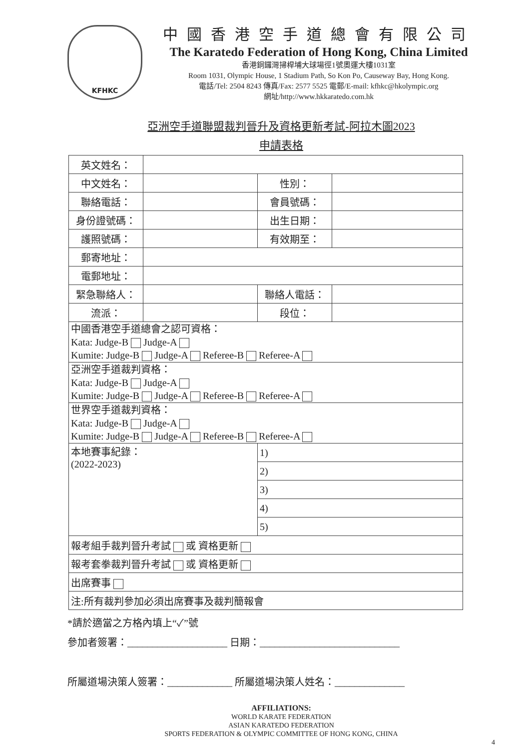KFHKC
中國香港空手道總會有限公司
The Karatedo Federation of Hong Kong, China Limited
香港銅鑼灣掃桿埔大球場徑1號奧運大樓1031室
Room 1031, Olympic House, 1 Stadium Path, So Kon Po, Causeway Bay, Hong Kong.
電話/Tel: 2504 8243 傳真/Fax: 2577 5525 電郵/E-mail: kfhkc@hkolympic.org
網址/http://www.hkkaratedo.com.hk
亞洲空手道聯盟裁判晉升及資格更新考試-阿拉木圖2023
申請表格
| 英文姓名： | | | |
| 中文姓名： | | 性別： | |
| 聯絡電話： | | 會員號碼： | |
| 身份證號碼： | | 出生日期： | |
| 護照號碼： | | 有效期至： | |
| 郵寄地址： | | | |
| 電郵地址： | | | |
| 緊急聯絡人： | | 聯絡人電話： | |
| 流派： | | 段位： | |
| 中國香港空手道總會之認可資格： Kata: Judge-B Judge-A Kumite: Judge-B Judge-A Referee-B Referee-A | | | |
| 亞洲空手道裁判資格： Kata: Judge-B Judge-A Kumite: Judge-B Judge-A Referee-B Referee-A | | | |
| 世界空手道裁判資格： Kata: Judge-B Judge-A Kumite: Judge-B Judge-A Referee-B Referee-A | | | |
| 本地賽事紀錄： (2022-2023) | | 1) | |
| | | 2) | |
| | | 3) | |
| | | 4) | |
| | | 5) | |
| 報考組手裁判晉升考試 或 資格更新 | | | |
| 報考套拳裁判晉升考試 或 資格更新 | | | |
| 出席賽事 | | | |
| 注:所有裁判參加必須出席賽事及裁判簡報會 | | | |
*請於適當之方格內填上“✓”號
參加者簽署：____________________ 日期：____________________________
所屬道場決策人簽署：_____________ 所屬道場決策人姓名：______________
AFFILIATIONS:
WORLD KARATE FEDERATION
ASIAN KARATEDO FEDERATION
SPORTS FEDERATION & OLYMPIC COMMITTEE OF HONG KONG, CHINA
4